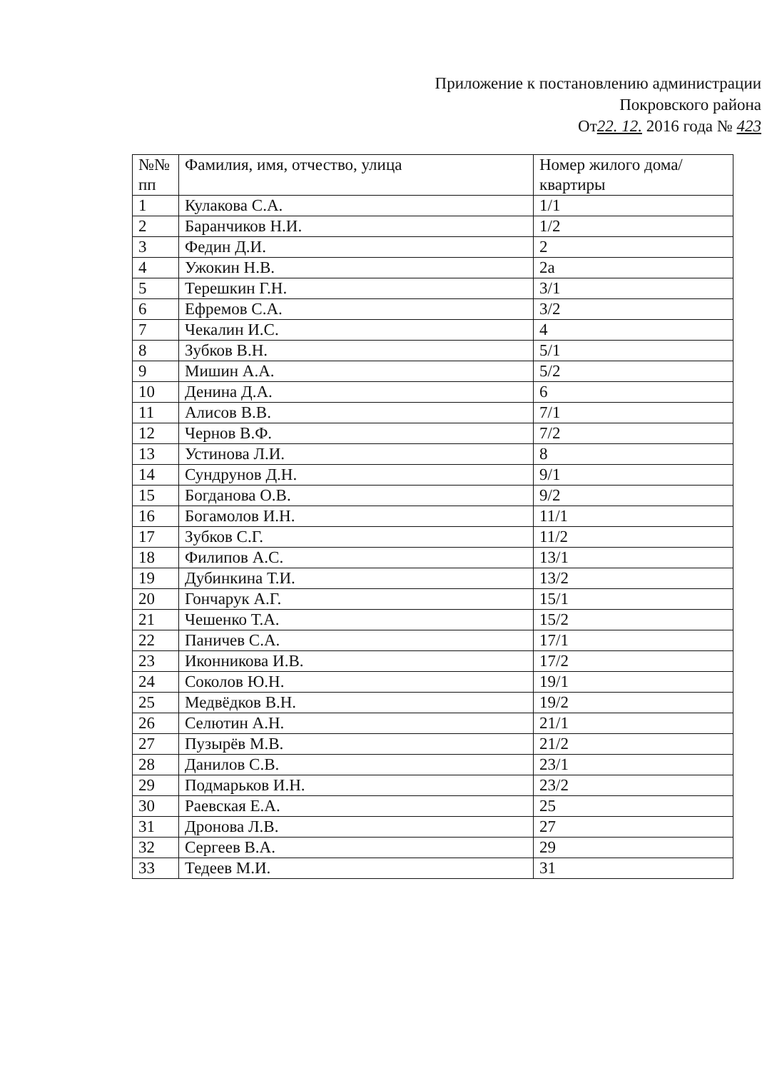Приложение к постановлению администрации
Покровского района
От22. 12. 2016 года № 423
| №№ пп | Фамилия, имя, отчество, улица | Номер жилого дома/квартиры |
| --- | --- | --- |
| 1 | Кулакова С.А. | 1/1 |
| 2 | Баранчиков Н.И. | 1/2 |
| 3 | Федин Д.И. | 2 |
| 4 | Ужокин Н.В. | 2а |
| 5 | Терешкин Г.Н. | 3/1 |
| 6 | Ефремов С.А. | 3/2 |
| 7 | Чекалин И.С. | 4 |
| 8 | Зубков В.Н. | 5/1 |
| 9 | Мишин А.А. | 5/2 |
| 10 | Денина Д.А. | 6 |
| 11 | Алисов В.В. | 7/1 |
| 12 | Чернов В.Ф. | 7/2 |
| 13 | Устинова Л.И. | 8 |
| 14 | Сундрунов Д.Н. | 9/1 |
| 15 | Богданова О.В. | 9/2 |
| 16 | Богамолов И.Н. | 11/1 |
| 17 | Зубков С.Г. | 11/2 |
| 18 | Филипов А.С. | 13/1 |
| 19 | Дубинкина Т.И. | 13/2 |
| 20 | Гончарук А.Г. | 15/1 |
| 21 | Чешенко Т.А. | 15/2 |
| 22 | Паничев С.А. | 17/1 |
| 23 | Иконникова И.В. | 17/2 |
| 24 | Соколов Ю.Н. | 19/1 |
| 25 | Медвёдков В.Н. | 19/2 |
| 26 | Селютин А.Н. | 21/1 |
| 27 | Пузырёв М.В. | 21/2 |
| 28 | Данилов С.В. | 23/1 |
| 29 | Подмарьков И.Н. | 23/2 |
| 30 | Раевская Е.А. | 25 |
| 31 | Дронова Л.В. | 27 |
| 32 | Сергеев В.А. | 29 |
| 33 | Тедеев М.И. | 31 |